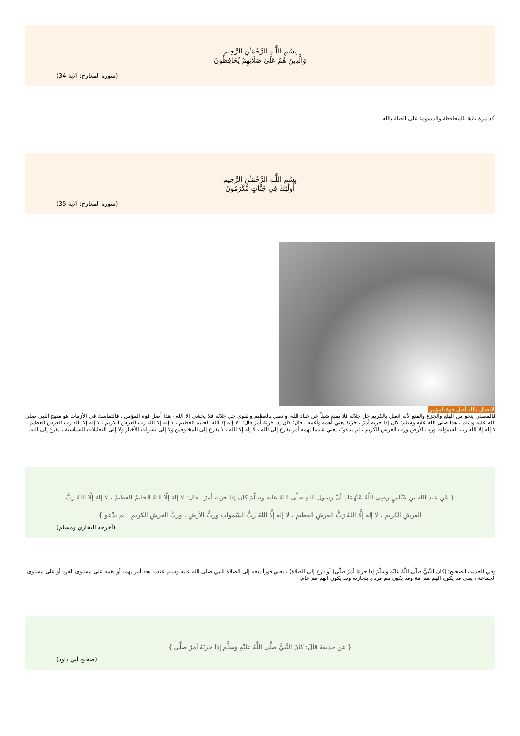بِسْمِ اللَّـهِ الرَّحْمَـٰنِ الرَّحِيمِ
وَالَّذِينَ هُمْ عَلَىٰ صَلَاتِهِمْ يُحَافِظُونَ
(سورة المعارج: الآية 34)
أكد مرة ثانية بالمحافظة والديمومة على الصلة بالله
بِسْمِ اللَّـهِ الرَّحْمَـٰنِ الرَّحِيمِ
أُولَٰئِكَ فِي جَنَّاتٍ مُّكْرَمُونَ
(سورة المعارج: الآية 35)
الاتصال بالله أصل قوة المؤمن
فالمصلي ينجو من الهلع والجزع والمنع لأنه اتصل بالكريم جل جلاله فلا يمنع شيئاً عن عباد الله، واتصل بالعظيم والقوي جل جلاله فلا يخشى إلا الله ، هذا أصل قوة المؤمن ، فالتماسك في الأزمات هو منهج النبي صلى الله عليه وسلم ، هذا صلى الله عليه وسلم: كان إذا حزبه أمرٌ ، حَزَبَهُ يعني أهمه وأغمه ، قال: كان إذا حَزَبَهُ أمرٌ قال: "لا إله إلا الله الحليم العظيم ، لا إله إلا الله رب العرش الكريم ، لا إله إلا الله رب العرش العظيم ، لا إله إلا الله رب السموات ورب الأرض ورب العرش الكريم ، ثم يدعو"، يعني عندما يهمه أمر يفزع إلى الله ، لا إله إلا الله ، لا يفزع إلى المخلوقين ولا إلى نشرات الأخبار ولا إلى التحليلات السياسية ، يفزع إلى الله.
{ عَنِ عبد الله بنِ عَبَّاسٍ رَضِيَ اللَّهُ عَنْهُمَا ، أنَّ رَسولَ اللهِ صلَّى اللهُ عليه وسلَّمَ كان إذا حزَبَه أمرٌ ، قال: لا إلهَ إلَّا اللهُ الحليمُ العظيمُ ، لا إلهَ إلَّا اللهُ ربُّ العرشِ الكريمِ ، لا إلهَ إلَّا اللهُ رَبُّ العرشِ العظيمِ ، لا إلهَ إلَّا اللهُ ربُّ السَّمواتِ وربُّ الأرضِ ، وربُّ العرشِ الكريمِ ، ثم يدْعو }
(أخرجه البخاري ومسلم)
وفي الحديث الصحيح: (كانَ النَّبيُّ صلَّى اللَّهُ عليْهِ وسلَّمَ إذا حزبَهُ أمرٌ صلَّى) أو فزع إلى الصلاة) ، يعني فوراً يتجه إلى الصلاة النبي صلى الله عليه وسلم عندما يجد أمر يهمه أو يغمه على مستوى الفرد أو على مستوى الجماعة ، يعني قد يكون الهم هم أمة وقد يكون هم فردي بتجارته وقد يكون الهم هم عام.
{ عن حذيفةَ قالَ: كانَ النَّبيُّ صلَّى اللَّهُ عليْهِ وسلَّمَ إذا حزبَهُ أمرٌ صلَّى }
(صحيح أبي داود)